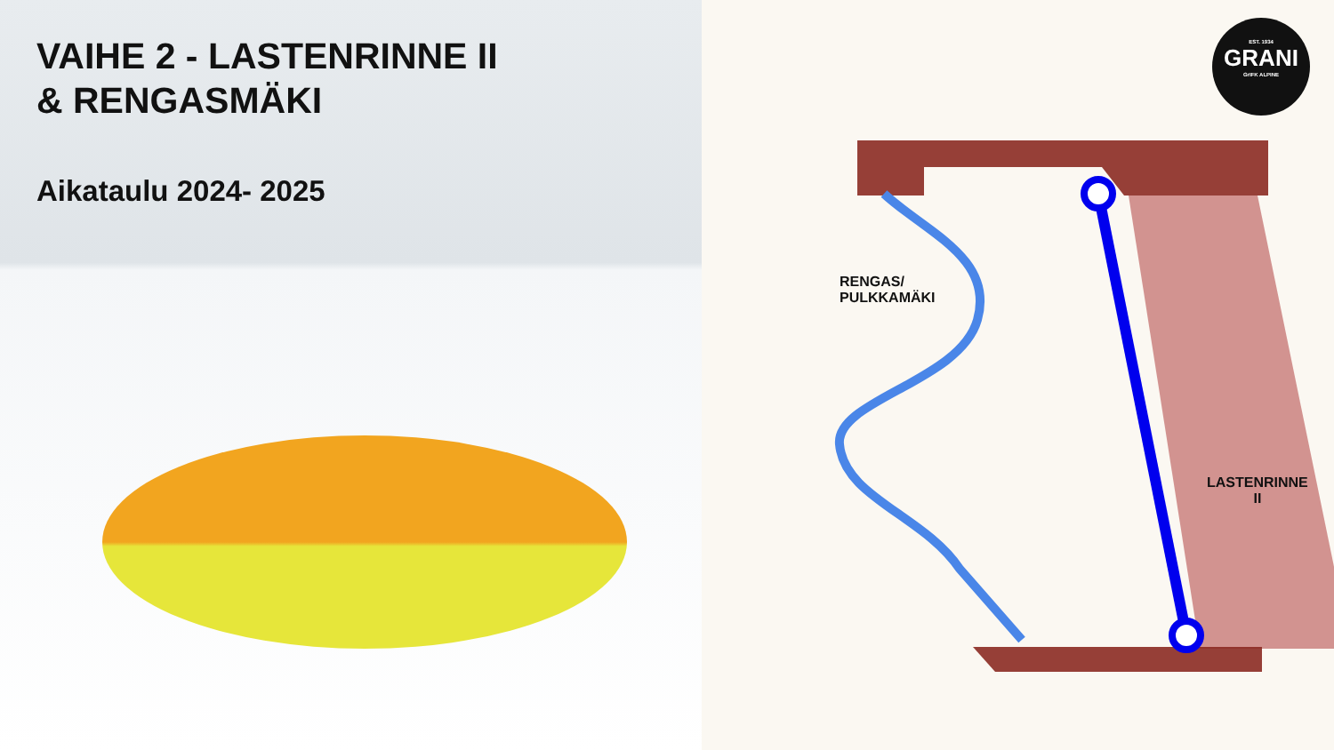VAIHE 2 - LASTENRINNE II
& RENGASMÄKI
Aikataulu 2024- 2025
RENGAS/
PULKKAMÄKI
LASTENRINNE
II
EST. 1934
GRANI
GrIFK ALPINE